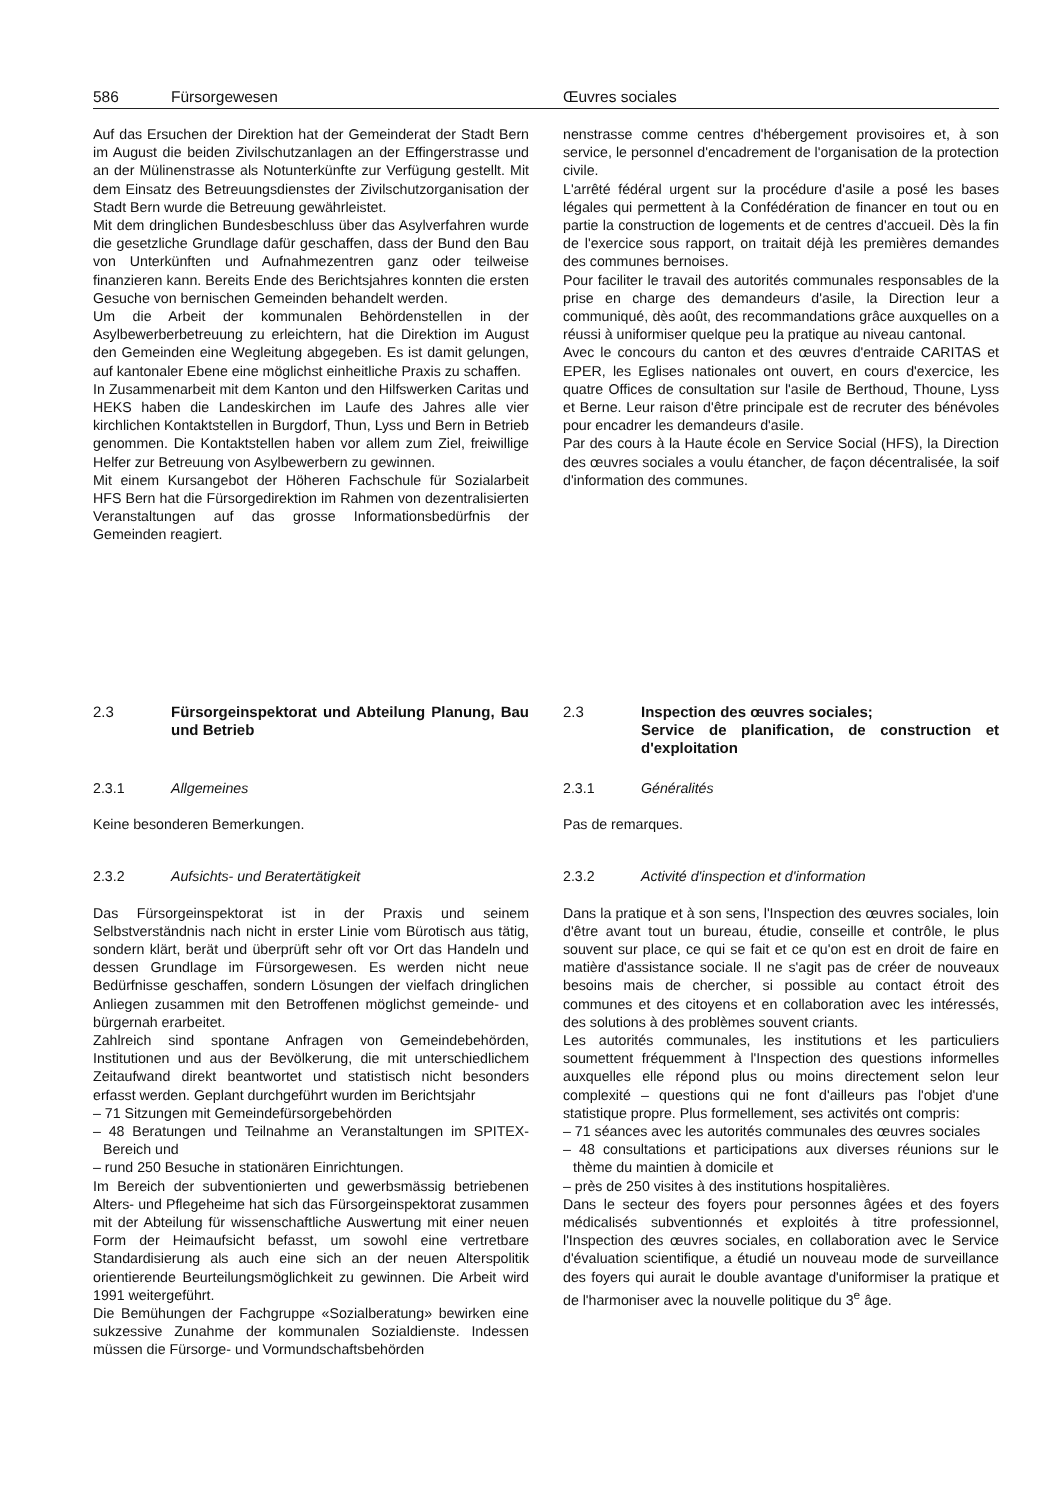586 Fürsorgewesen Œuvres sociales
Auf das Ersuchen der Direktion hat der Gemeinderat der Stadt Bern im August die beiden Zivilschutzanlagen an der Effingerstrasse und an der Mülinenstrasse als Notunterkünfte zur Verfügung gestellt. Mit dem Einsatz des Betreuungsdienstes der Zivilschutzorganisation der Stadt Bern wurde die Betreuung gewährleistet.
Mit dem dringlichen Bundesbeschluss über das Asylverfahren wurde die gesetzliche Grundlage dafür geschaffen, dass der Bund den Bau von Unterkünften und Aufnahmezentren ganz oder teilweise finanzieren kann. Bereits Ende des Berichtsjahres konnten die ersten Gesuche von bernischen Gemeinden behandelt werden.
Um die Arbeit der kommunalen Behördenstellen in der Asylbewerberbetreuung zu erleichtern, hat die Direktion im August den Gemeinden eine Wegleitung abgegeben. Es ist damit gelungen, auf kantonaler Ebene eine möglichst einheitliche Praxis zu schaffen.
In Zusammenarbeit mit dem Kanton und den Hilfswerken Caritas und HEKS haben die Landeskirchen im Laufe des Jahres alle vier kirchlichen Kontaktstellen in Burgdorf, Thun, Lyss und Bern in Betrieb genommen. Die Kontaktstellen haben vor allem zum Ziel, freiwillige Helfer zur Betreuung von Asylbewerbern zu gewinnen.
Mit einem Kursangebot der Höheren Fachschule für Sozialarbeit HFS Bern hat die Fürsorgedirektion im Rahmen von dezentralisierten Veranstaltungen auf das grosse Informationsbedürfnis der Gemeinden reagiert.
nenstrasse comme centres d'hébergement provisoires et, à son service, le personnel d'encadrement de l'organisation de la protection civile.
L'arrêté fédéral urgent sur la procédure d'asile a posé les bases légales qui permettent à la Confédération de financer en tout ou en partie la construction de logements et de centres d'accueil. Dès la fin de l'exercice sous rapport, on traitait déjà les premières demandes des communes bernoises.
Pour faciliter le travail des autorités communales responsables de la prise en charge des demandeurs d'asile, la Direction leur a communiqué, dès août, des recommandations grâce auxquelles on a réussi à uniformiser quelque peu la pratique au niveau cantonal.
Avec le concours du canton et des œuvres d'entraide CARITAS et EPER, les Eglises nationales ont ouvert, en cours d'exercice, les quatre Offices de consultation sur l'asile de Berthoud, Thoune, Lyss et Berne. Leur raison d'être principale est de recruter des bénévoles pour encadrer les demandeurs d'asile.
Par des cours à la Haute école en Service Social (HFS), la Direction des œuvres sociales a voulu étancher, de façon décentralisée, la soif d'information des communes.
2.3 Fürsorgeinspektorat und Abteilung Planung, Bau und Betrieb
2.3.1 Allgemeines
Keine besonderen Bemerkungen.
2.3.2 Aufsichts- und Beratertätigkeit
Das Fürsorgeinspektorat ist in der Praxis und seinem Selbstverständnis nach nicht in erster Linie vom Bürotisch aus tätig, sondern klärt, berät und überprüft sehr oft vor Ort das Handeln und dessen Grundlage im Fürsorgewesen. Es werden nicht neue Bedürfnisse geschaffen, sondern Lösungen der vielfach dringlichen Anliegen zusammen mit den Betroffenen möglichst gemeinde- und bürgernah erarbeitet.
Zahlreich sind spontane Anfragen von Gemeindebehörden, Institutionen und aus der Bevölkerung, die mit unterschiedlichem Zeitaufwand direkt beantwortet und statistisch nicht besonders erfasst werden. Geplant durchgeführt wurden im Berichtsjahr
– 71 Sitzungen mit Gemeindefürsorgebehörden
– 48 Beratungen und Teilnahme an Veranstaltungen im SPITEX-Bereich und
– rund 250 Besuche in stationären Einrichtungen.
Im Bereich der subventionierten und gewerbsmässig betriebenen Alters- und Pflegeheime hat sich das Fürsorgeinspektorat zusammen mit der Abteilung für wissenschaftliche Auswertung mit einer neuen Form der Heimaufsicht befasst, um sowohl eine vertretbare Standardisierung als auch eine sich an der neuen Alterspolitik orientierende Beurteilungsmöglichkeit zu gewinnen. Die Arbeit wird 1991 weitergeführt.
Die Bemühungen der Fachgruppe «Sozialberatung» bewirken eine sukzessive Zunahme der kommunalen Sozialdienste. Indessen müssen die Fürsorge- und Vormundschaftsbehörden
2.3 Inspection des œuvres sociales;
Service de planification, de construction et d'exploitation
2.3.1 Généralités
Pas de remarques.
2.3.2 Activité d'inspection et d'information
Dans la pratique et à son sens, l'Inspection des œuvres sociales, loin d'être avant tout un bureau, étudie, conseille et contrôle, le plus souvent sur place, ce qui se fait et ce qu'on est en droit de faire en matière d'assistance sociale. Il ne s'agit pas de créer de nouveaux besoins mais de chercher, si possible au contact étroit des communes et des citoyens et en collaboration avec les intéressés, des solutions à des problèmes souvent criants.
Les autorités communales, les institutions et les particuliers soumettent fréquemment à l'Inspection des questions informelles auxquelles elle répond plus ou moins directement selon leur complexité – questions qui ne font d'ailleurs pas l'objet d'une statistique propre. Plus formellement, ses activités ont compris:
– 71 séances avec les autorités communales des œuvres sociales
– 48 consultations et participations aux diverses réunions sur le thème du maintien à domicile et
– près de 250 visites à des institutions hospitalières.
Dans le secteur des foyers pour personnes âgées et des foyers médicalisés subventionnés et exploités à titre professionnel, l'Inspection des œuvres sociales, en collaboration avec le Service d'évaluation scientifique, a étudié un nouveau mode de surveillance des foyers qui aurait le double avantage d'uniformiser la pratique et de l'harmoniser avec la nouvelle politique du 3<sup>e</sup> âge.